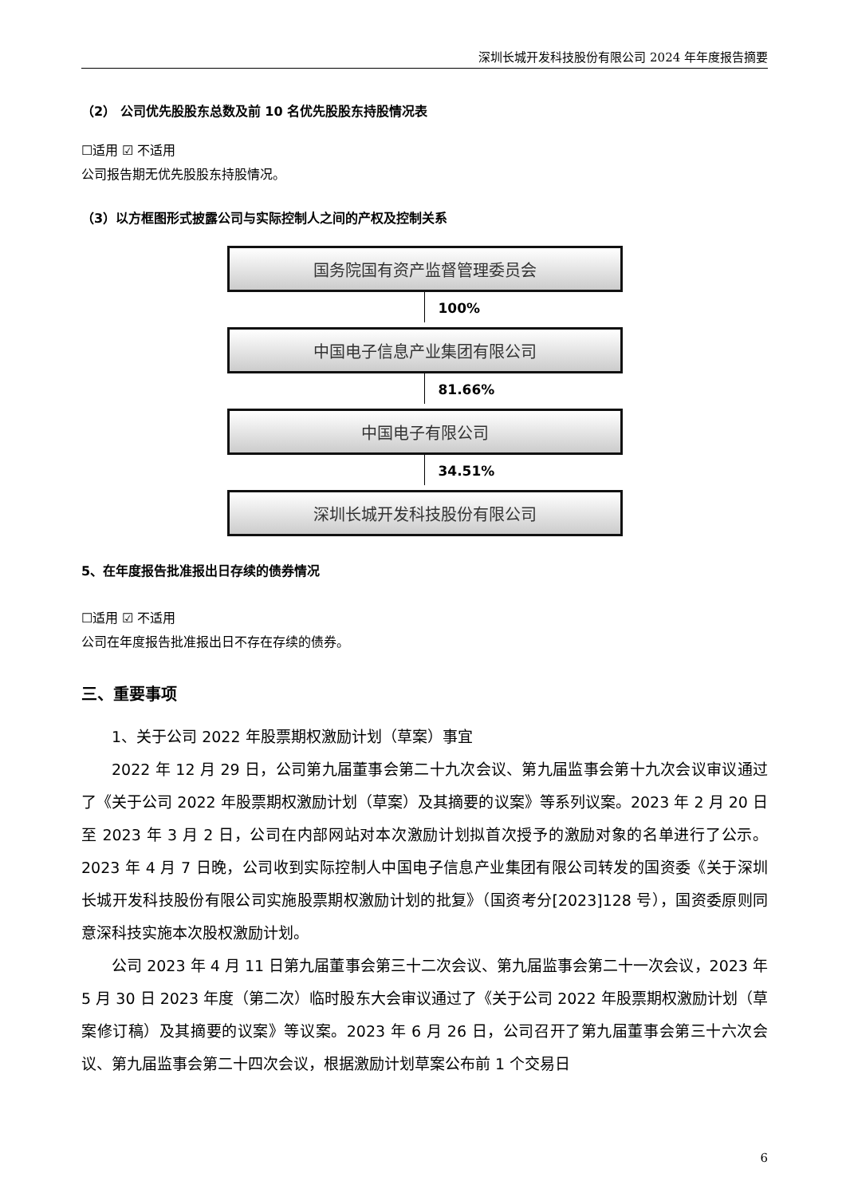深圳长城开发科技股份有限公司 2024 年年度报告摘要
（2） 公司优先股股东总数及前 10 名优先股股东持股情况表
☐适用 ☑ 不适用
公司报告期无优先股股东持股情况。
（3）以方框图形式披露公司与实际控制人之间的产权及控制关系
国务院国有资产监督管理委员会
100%
中国电子信息产业集团有限公司
81.66%
中国电子有限公司
34.51%
深圳长城开发科技股份有限公司
5、在年度报告批准报出日存续的债券情况
☐适用 ☑ 不适用
公司在年度报告批准报出日不存在存续的债券。
三、重要事项
1、关于公司 2022 年股票期权激励计划（草案）事宜
2022 年 12 月 29 日，公司第九届董事会第二十九次会议、第九届监事会第十九次会议审议通过了《关于公司 2022 年股票期权激励计划（草案）及其摘要的议案》等系列议案。2023 年 2 月 20 日至 2023 年 3 月 2 日，公司在内部网站对本次激励计划拟首次授予的激励对象的名单进行了公示。2023 年 4 月 7 日晚，公司收到实际控制人中国电子信息产业集团有限公司转发的国资委《关于深圳长城开发科技股份有限公司实施股票期权激励计划的批复》（国资考分[2023]128 号），国资委原则同意深科技实施本次股权激励计划。
公司 2023 年 4 月 11 日第九届董事会第三十二次会议、第九届监事会第二十一次会议，2023 年 5 月 30 日 2023 年度（第二次）临时股东大会审议通过了《关于公司 2022 年股票期权激励计划（草案修订稿）及其摘要的议案》等议案。2023 年 6 月 26 日，公司召开了第九届董事会第三十六次会议、第九届监事会第二十四次会议，根据激励计划草案公布前 1 个交易日
6